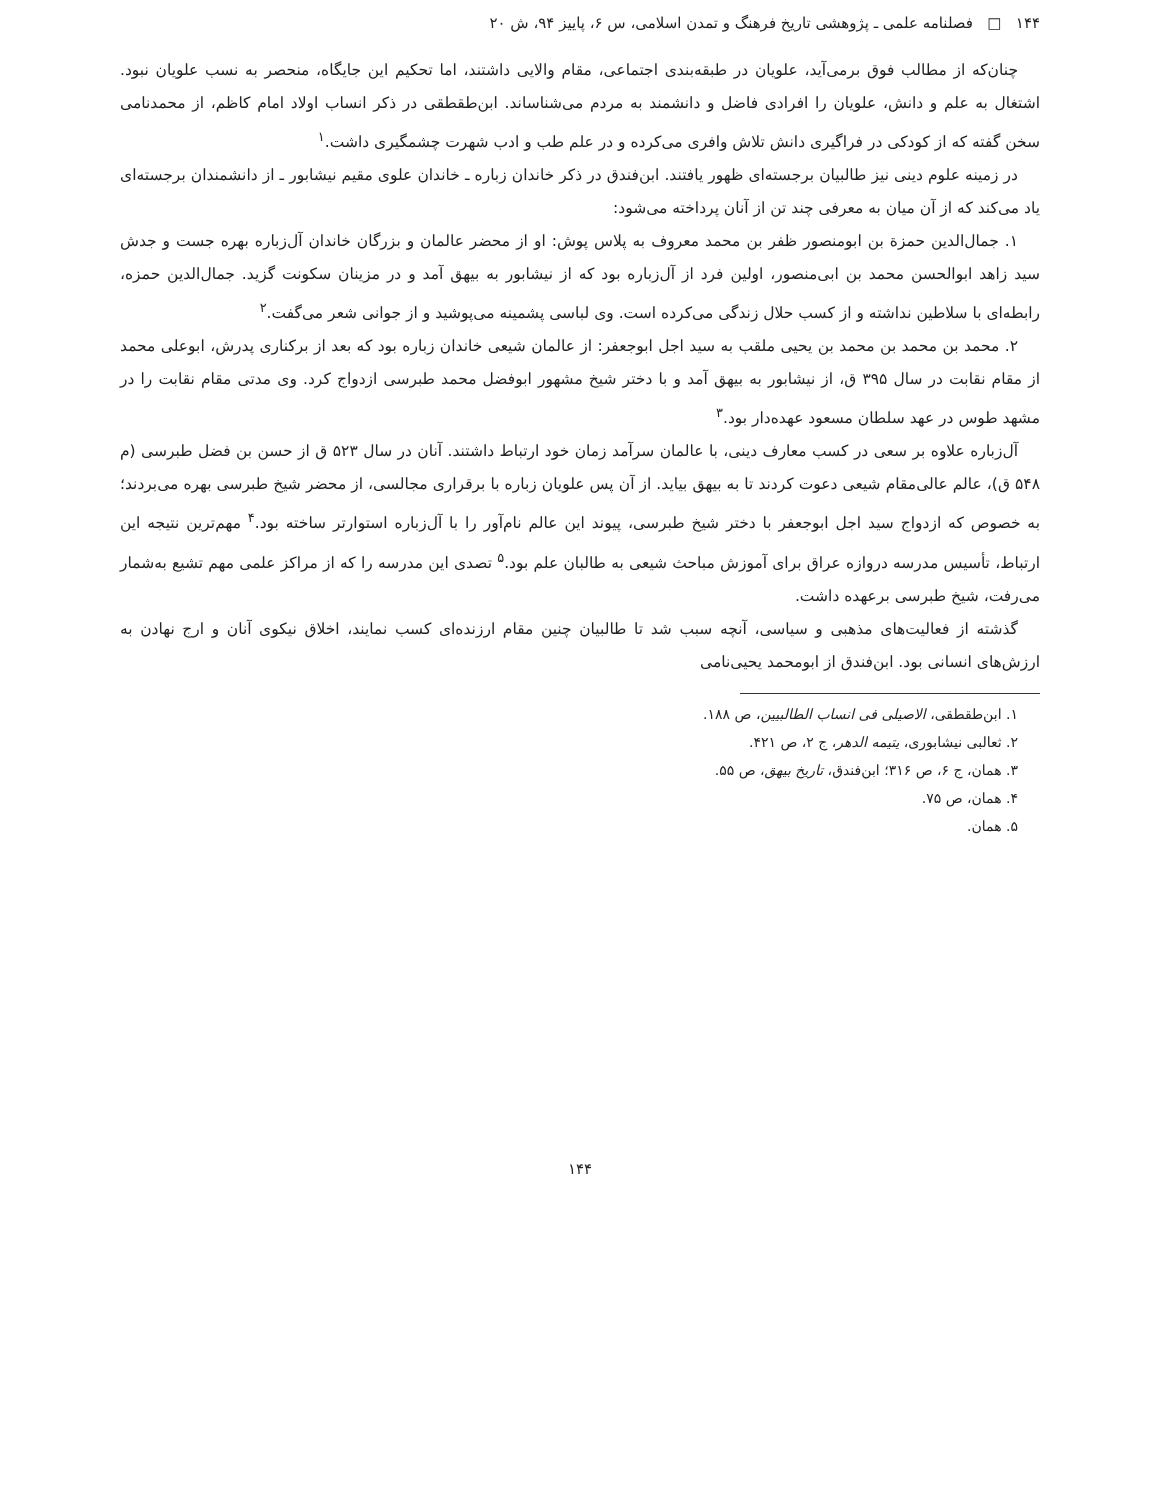۱۴۴ □ فصلنامه علمی ـ پژوهشی تاریخ فرهنگ و تمدن اسلامی، س ۶، پاییز ۹۴، ش ۲۰
چنان‌که از مطالب فوق برمی‌آید، علویان در طبقه‌بندی اجتماعی، مقام والایی داشتند، اما تحکیم این جایگاه، منحصر به نسب علویان نبود. اشتغال به علم و دانش، علویان را افرادی فاضل و دانشمند به مردم می‌شناساند. ابن‌طقطقی در ذکر انساب اولاد امام کاظم، از محمدنامی سخن گفته که از کودکی در فراگیری دانش تلاش وافری می‌کرده و در علم طب و ادب شهرت چشمگیری داشت.<sup>۱</sup>
در زمینه علوم دینی نیز طالبیان برجسته‌ای ظهور یافتند. ابن‌فندق در ذکر خاندان زباره ـ خاندان علوی مقیم نیشابور ـ از دانشمندان برجسته‌ای یاد می‌کند که از آن میان به معرفی چند تن از آنان پرداخته می‌شود:
۱. جمال‌الدین حمزة بن ابومنصور ظفر بن محمد معروف به پلاس پوش: او از محضر عالمان و بزرگان خاندان آل‌زباره بهره جست و جدش سید زاهد ابوالحسن محمد بن ابی‌منصور، اولین فرد از آل‌زباره بود که از نیشابور به بیهق آمد و در مزینان سکونت گزید. جمال‌الدین حمزه، رابطه‌ای با سلاطین نداشته و از کسب حلال زندگی می‌کرده است. وی لباسی پشمینه می‌پوشید و از جوانی شعر می‌گفت.<sup>۲</sup>
۲. محمد بن محمد بن محمد بن یحیی ملقب به سید اجل ابوجعفر: از عالمان شیعی خاندان زباره بود که بعد از برکناری پدرش، ابوعلی محمد از مقام نقابت در سال ۳۹۵ ق، از نیشابور به بیهق آمد و با دختر شیخ مشهور ابوفضل محمد طبرسی ازدواج کرد. وی مدتی مقام نقابت را در مشهد طوس در عهد سلطان مسعود عهده‌دار بود.<sup>۳</sup>
آل‌زباره علاوه بر سعی در کسب معارف دینی، با عالمان سرآمد زمان خود ارتباط داشتند. آنان در سال ۵۲۳ ق از حسن بن فضل طبرسی (م ۵۴۸ ق)، عالم عالی‌مقام شیعی دعوت کردند تا به بیهق بیاید. از آن پس علویان زباره با برقراری مجالسی، از محضر شیخ طبرسی بهره می‌بردند؛ به خصوص که ازدواج سید اجل ابوجعفر با دختر شیخ طبرسی، پیوند این عالم نام‌آور را با آل‌زباره استوارتر ساخته بود.<sup>۴</sup> مهم‌ترین نتیجه این ارتباط، تأسیس مدرسه دروازه عراق برای آموزش مباحث شیعی به طالبان علم بود.<sup>۵</sup> تصدی این مدرسه را که از مراکز علمی مهم تشیع به‌شمار می‌رفت، شیخ طبرسی برعهده داشت.
گذشته از فعالیت‌های مذهبی و سیاسی، آنچه سبب شد تا طالبیان چنین مقام ارزنده‌ای کسب نمایند، اخلاق نیکوی آنان و ارج نهادن به ارزش‌های انسانی بود. ابن‌فندق از ابومحمد یحیی‌نامی
۱. ابن‌طقطقی، الاصیلی فی انساب الطالبیین، ص ۱۸۸.
۲. ثعالبی نیشابوری، یتیمه الدهر، ج ۲، ص ۴۲۱.
۳. همان، ج ۶، ص ۳۱۶؛ ابن‌فندق، تاریخ بیهق، ص ۵۵.
۴. همان، ص ۷۵.
۵. همان.
۱۴۴